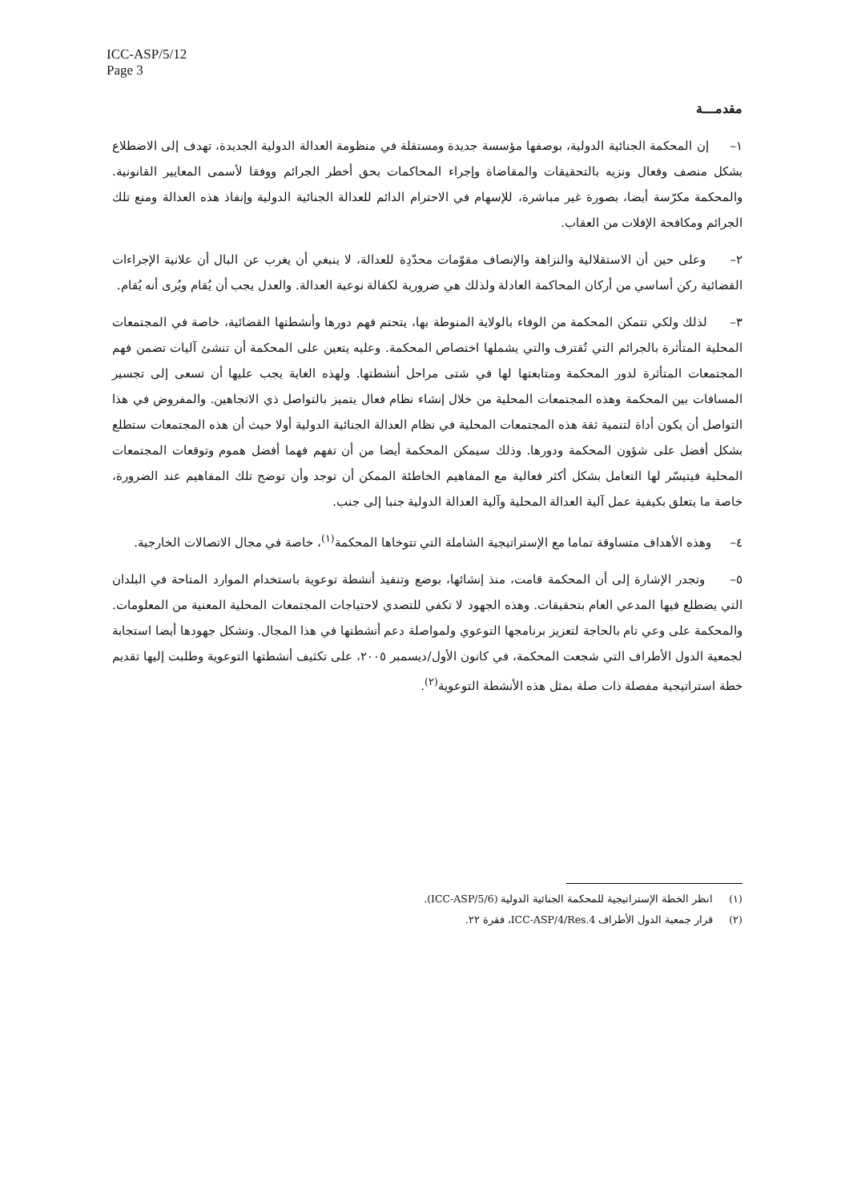ICC-ASP/5/12
Page 3
مقدمـــة
١– إن المحكمة الجنائية الدولية، بوصفها مؤسسة جديدة ومستقلة في منظومة العدالة الدولية الجديدة، تهدف إلى الاضطلاع بشكل منصف وفعال ونزيه بالتحقيقات والمقاضاة وإجراء المحاكمات بحق أخطر الجرائم ووفقا لأسمى المعايير القانونية. والمحكمة مكرّسة أيضا، بصورة غير مباشرة، للإسهام في الاحترام الدائم للعدالة الجنائية الدولية وإنفاذ هذه العدالة ومنع تلك الجرائم ومكافحة الإفلات من العقاب.
٢– وعلى حين أن الاستقلالية والنزاهة والإنصاف مقوّمات محدّدِة للعدالة، لا ينبغي أن يغرب عن البال أن علانية الإجراءات القضائية ركن أساسي من أركان المحاكمة العادلة ولذلك هي ضرورية لكفالة نوعية العدالة. والعدل يجب أن يُقام ويُرى أنه يُقام.
٣– لذلك ولكي تتمكن المحكمة من الوفاء بالولاية المنوطة بها، يتحتم فهم دورها وأنشطتها القضائية، خاصة في المجتمعات المحلية المتأثرة بالجرائم التي تُقترف والتي يشملها اختصاص المحكمة. وعليه يتعين على المحكمة أن تنشئ آليات تضمن فهم المجتمعات المتأثرة لدور المحكمة ومتابعتها لها في شتى مراحل أنشطتها. ولهذه الغاية يجب عليها أن تسعى إلى تجسير المسافات بين المحكمة وهذه المجتمعات المحلية من خلال إنشاء نظام فعال يتميز بالتواصل ذي الاتجاهين. والمفروض في هذا التواصل أن يكون أداة لتنمية ثقة هذه المجتمعات المحلية في نظام العدالة الجنائية الدولية أولا حيث أن هذه المجتمعات ستطلع بشكل أفضل على شؤون المحكمة ودورها. وذلك سيمكن المحكمة أيضا من أن تفهم فهما أفضل هموم وتوقعات المجتمعات المحلية فيتيسّر لها التعامل بشكل أكثر فعالية مع المفاهيم الخاطئة الممكن أن توجد وأن توضح تلك المفاهيم عند الضرورة، خاصة ما يتعلق بكيفية عمل آلية العدالة المحلية وآلية العدالة الدولية جنبا إلى جنب.
٤– وهذه الأهداف متساوقة تماما مع الإستراتيجية الشاملة التي تتوخاها المحكمة<sup>(١)</sup>، خاصة في مجال الاتصالات الخارجية.
٥– وتجدر الإشارة إلى أن المحكمة قامت، منذ إنشائها، بوضع وتنفيذ أنشطة توعوية باستخدام الموارد المتاحة في البلدان التي يضطلع فيها المدعي العام بتحقيقات. وهذه الجهود لا تكفي للتصدي لاحتياجات المجتمعات المحلية المعنية من المعلومات. والمحكمة على وعي تام بالحاجة لتعزيز برنامجها التوعوي ولمواصلة دعم أنشطتها في هذا المجال. وتشكل جهودها أيضا استجابة لجمعية الدول الأطراف التي شجعت المحكمة، في كانون الأول/ديسمبر ٢٠٠٥، على تكثيف أنشطتها التوعوية وطلبت إليها تقديم خطة استراتيجية مفصلة ذات صلة بمثل هذه الأنشطة التوعوية<sup>(٢)</sup>.
(١) انظر الخطة الإستراتيجية للمحكمة الجنائية الدولية (ICC-ASP/5/6).
(٢) قرار جمعية الدول الأطراف ICC-ASP/4/Res.4، فقرة ٢٢.